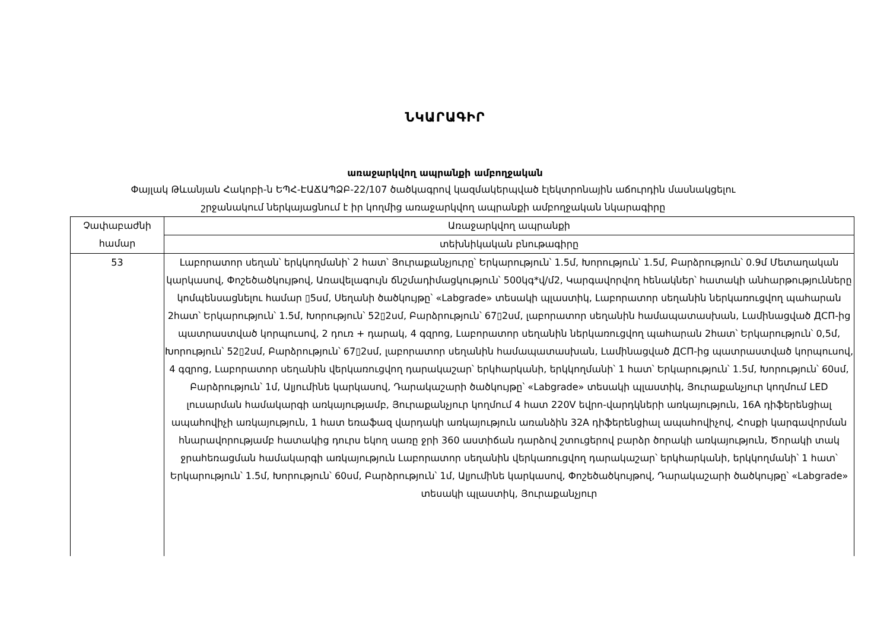ՆԿԱՐԱԳԻՐ
առաջարկվող ապրանքի ամբողջական
Փայլակ Թևանյան Հակոբի-ն ԵՊՀ-ԷԱՃԱՊՁԲ-22/107 ծածկագրով կազմակերպված էլեկտրոնային աճուրդին մասնակցելու շրջանակում ներկայացնում է իր կողմից առաջարկվող ապրանքի ամբողջական նկարագիրը
| Չափաբաժնի համար | Առաջարկվող ապրանքի |
| --- | --- |
| | տեխնիկական բնութագիրը |
| 53 | Լաբորատոր սեղան՝ երկկողմանի՝ 2 հատ՝ Յուրաքանչյուրը՝ Երկարություն՝ 1.5մ, Խորություն՝ 1.5մ, Բարձրություն՝ 0.9մ Մետաղական կարկասով, Փոշեծածկույթով, Առավելագույն ճնշմադիմացկություն՝ 500կգ*վ/մ2, Կարգավորվող հենակներ՝ հատակի անհարթությունները կոմպենսացնելու համար ▯5սմ, Սեղանի ծածկույթը՝ «Labgrade» տեսակի պլաստիկ, Լաբորատոր սեղանին ներկառուցվող պահարան 2հատ՝ Երկարություն՝ 1.5մ, Խորություն՝ 52▯2սմ, Բարձրություն՝ 67▯2սմ, լաբորատոր սեղանին համապատասխան, Լամինացված ДСП-ից պատրաստված կորպուսով, 2 դուռ + դարակ, 4 գզրոց, Լաբորատոր սեղանին ներկառուցվող պահարան 2հատ՝ Երկարություն՝ 0,5մ, Խորություն՝ 52▯2սմ, Բարձրություն՝ 67▯2սմ, լաբորատոր սեղանին համապատասխան, Լամինացված ДСП-ից պատրաստված կորպուսով, 4 գզրոց, Լաբորատոր սեղանին վերկառուցվող դարակաշար՝ երկհարկանի, երկկողմանի՝ 1 հատ՝ Երկարություն՝ 1.5մ, Խորություն՝ 60սմ, Բարձրություն՝ 1մ, Ալյումինե կարկասով, Դարակաշարի ծածկույթը՝ «Labgrade» տեսակի պլաստիկ, Յուրաքանչյուր կողմում LED լուսարման համակարգի առկայությամբ, Յուրաքանչյուր կողմում 4 հատ 220V եվրո-վարդկների առկայություն, 16A դիֆերենցիալ ապահովիչի առկայություն, 1 հատ եռաֆազ վարդակի առկայություն առանձին 32A դիֆերենցիալ ապահովիչով, Հոսքի կարգավորման հնարավորությամբ հատակից դուրս եկող սառը ջրի 360 աստիճան դարձով շտուցերով բարձր ծորակի առկայություն, Ծորակի տակ ջրահեռացման համակարգի առկայություն Լաբորատոր սեղանին վերկառուցվող դարակաշար՝ երկհարկանի, երկկողմանի՝ 1 հատ՝ Երկարություն՝ 1.5մ, Խորություն՝ 60սմ, Բարձրություն՝ 1մ, Ալյումինե կարկասով, Փոշեծածկույթով, Դարակաշարի ծածկույթը՝ «Labgrade» տեսակի պլաստիկ, Յուրաքանչյուր |